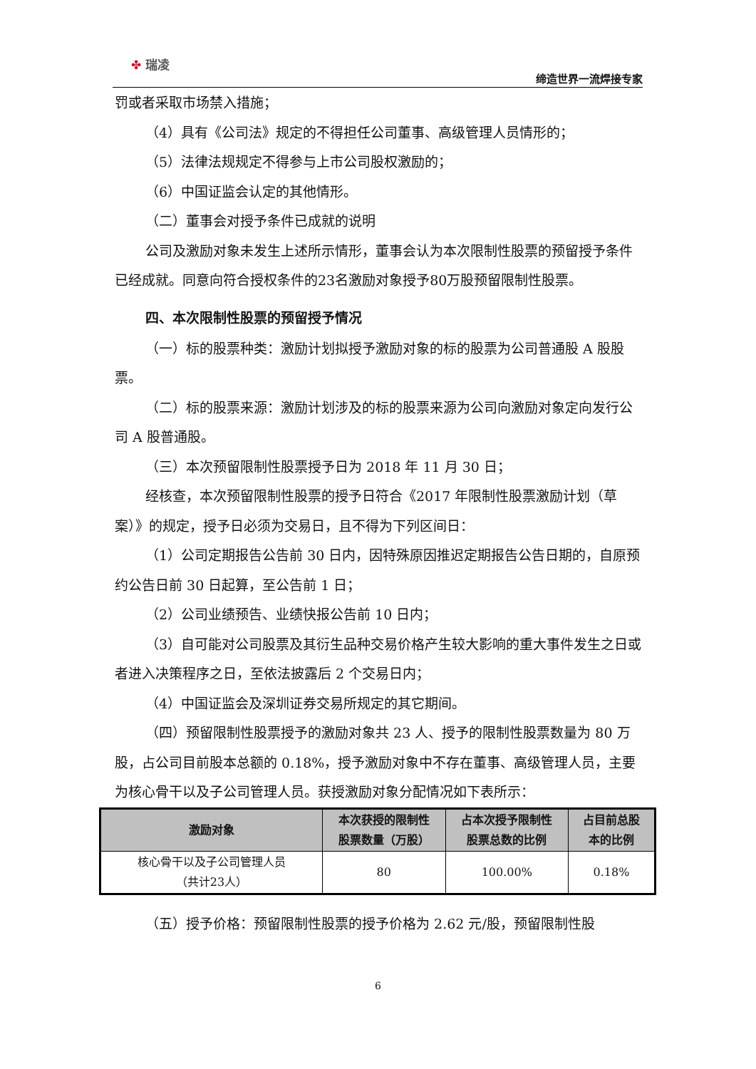✤ 瑞凌
缔造世界一流焊接专家
罚或者采取市场禁入措施；
（4）具有《公司法》规定的不得担任公司董事、高级管理人员情形的；
（5）法律法规规定不得参与上市公司股权激励的；
（6）中国证监会认定的其他情形。
（二）董事会对授予条件已成就的说明
公司及激励对象未发生上述所示情形，董事会认为本次限制性股票的预留授予条件已经成就。同意向符合授权条件的23名激励对象授予80万股预留限制性股票。
四、本次限制性股票的预留授予情况
（一）标的股票种类：激励计划拟授予激励对象的标的股票为公司普通股 A 股股票。
（二）标的股票来源：激励计划涉及的标的股票来源为公司向激励对象定向发行公司 A 股普通股。
（三）本次预留限制性股票授予日为 2018 年 11 月 30 日；
经核查，本次预留限制性股票的授予日符合《2017 年限制性股票激励计划（草案）》的规定，授予日必须为交易日，且不得为下列区间日：
（1）公司定期报告公告前 30 日内，因特殊原因推迟定期报告公告日期的，自原预约公告日前 30 日起算，至公告前 1 日；
（2）公司业绩预告、业绩快报公告前 10 日内；
（3）自可能对公司股票及其衍生品种交易价格产生较大影响的重大事件发生之日或者进入决策程序之日，至依法披露后 2 个交易日内；
（4）中国证监会及深圳证券交易所规定的其它期间。
（四）预留限制性股票授予的激励对象共 23 人、授予的限制性股票数量为 80 万股，占公司目前股本总额的 0.18%，授予激励对象中不存在董事、高级管理人员，主要为核心骨干以及子公司管理人员。获授激励对象分配情况如下表所示：
| 激励对象 | 本次获授的限制性 股票数量（万股） | 占本次授予限制性 股票总数的比例 | 占目前总股 本的比例 |
| --- | --- | --- | --- |
| 核心骨干以及子公司管理人员 （共计23人） | 80 | 100.00% | 0.18% |
（五）授予价格：预留限制性股票的授予价格为 2.62 元/股，预留限制性股
6